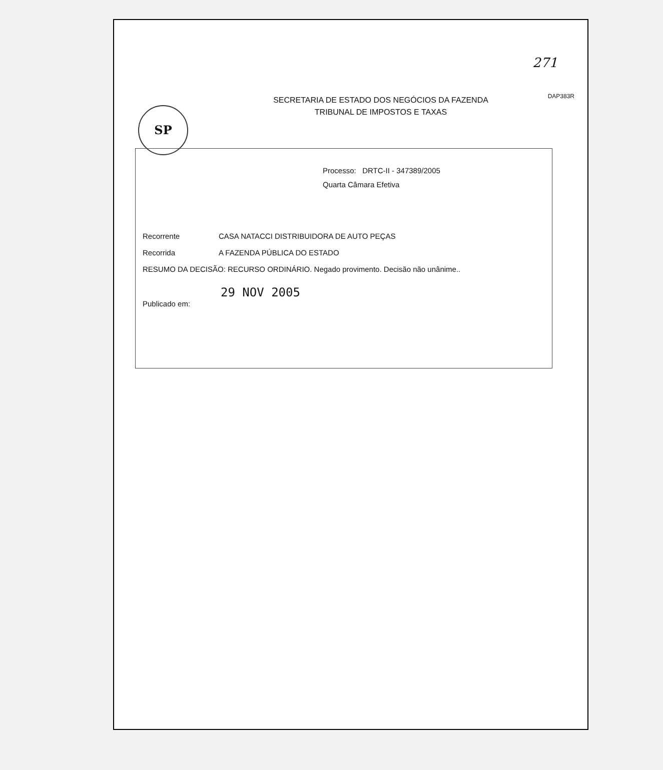271
DAP383R
SP
SECRETARIA DE ESTADO DOS NEGÓCIOS DA FAZENDA
TRIBUNAL DE IMPOSTOS E TAXAS
Processo: DRTC-II - 347389/2005
Quarta Câmara Efetiva
Recorrente CASA NATACCI DISTRIBUIDORA DE AUTO PEÇAS
Recorrida A FAZENDA PÚBLICA DO ESTADO
RESUMO DA DECISÃO: RECURSO ORDINÁRIO. Negado provimento. Decisão não unânime..
29 NOV 2005
Publicado em: